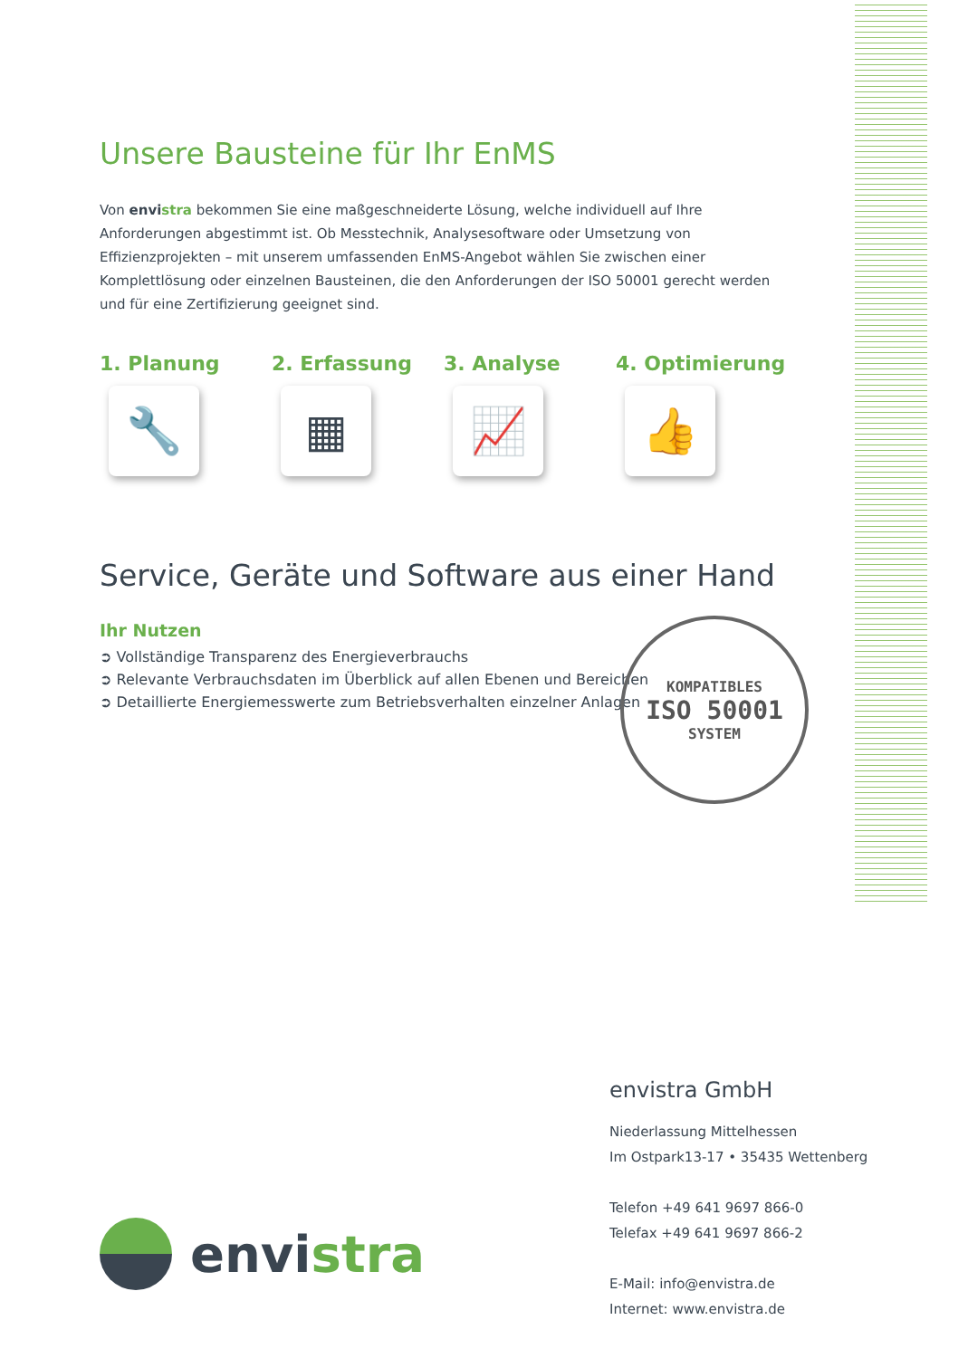Unsere Bausteine für Ihr EnMS
Von envistra bekommen Sie eine maßgeschneiderte Lösung, welche individuell auf Ihre Anforderungen abgestimmt ist. Ob Messtechnik, Analysesoftware oder Umsetzung von Effizienzprojekten – mit unserem umfassenden EnMS-Angebot wählen Sie zwischen einer Komplettlösung oder einzelnen Bausteinen, die den Anforderungen der ISO 50001 gerecht werden und für eine Zertifizierung geeignet sind.
1. Planung
🔧
2. Erfassung
▦
3. Analyse
📈
4. Optimierung
👍
Service, Geräte und Software aus einer Hand
Ihr Nutzen
➲ Vollständige Transparenz des Energieverbrauchs
➲ Relevante Verbrauchsdaten im Überblick auf allen Ebenen und Bereichen
➲ Detaillierte Energiemesswerte zum Betriebsverhalten einzelner Anlagen
KOMPATIBLES
ISO 50001
SYSTEM
envistra GmbH
Niederlassung Mittelhessen
Im Ostpark13-17 • 35435 Wettenberg
Telefon +49 641 9697 866-0
Telefax +49 641 9697 866-2
E-Mail: info@envistra.de
Internet: www.envistra.de
envi stra